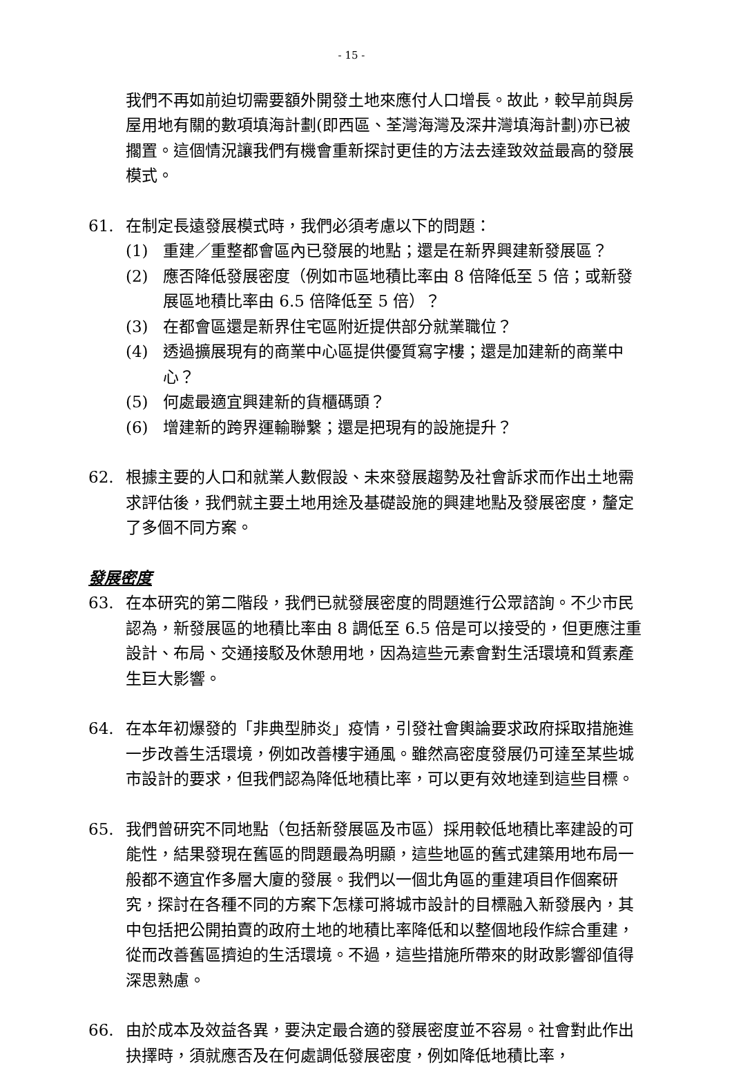- 15 -
我們不再如前迫切需要額外開發土地來應付人口增長。故此，較早前與房屋用地有關的數項填海計劃(即西區、荃灣海灣及深井灣填海計劃)亦已被擱置。這個情況讓我們有機會重新探討更佳的方法去達致效益最高的發展模式。
61. 在制定長遠發展模式時，我們必須考慮以下的問題：
(1) 重建／重整都會區內已發展的地點；還是在新界興建新發展區？
(2) 應否降低發展密度（例如市區地積比率由 8 倍降低至 5 倍；或新發展區地積比率由 6.5 倍降低至 5 倍）？
(3) 在都會區還是新界住宅區附近提供部分就業職位？
(4) 透過擴展現有的商業中心區提供優質寫字樓；還是加建新的商業中心？
(5) 何處最適宜興建新的貨櫃碼頭？
(6) 增建新的跨界運輸聯繫；還是把現有的設施提升？
62. 根據主要的人口和就業人數假設、未來發展趨勢及社會訴求而作出土地需求評估後，我們就主要土地用途及基礎設施的興建地點及發展密度，釐定了多個不同方案。
發展密度
63. 在本研究的第二階段，我們已就發展密度的問題進行公眾諮詢。不少市民認為，新發展區的地積比率由 8 調低至 6.5 倍是可以接受的，但更應注重設計、布局、交通接駁及休憩用地，因為這些元素會對生活環境和質素產生巨大影響。
64. 在本年初爆發的「非典型肺炎」疫情，引發社會輿論要求政府採取措施進一步改善生活環境，例如改善樓宇通風。雖然高密度發展仍可達至某些城市設計的要求，但我們認為降低地積比率，可以更有效地達到這些目標。
65. 我們曾研究不同地點（包括新發展區及市區）採用較低地積比率建設的可能性，結果發現在舊區的問題最為明顯，這些地區的舊式建築用地布局一般都不適宜作多層大廈的發展。我們以一個北角區的重建項目作個案研究，探討在各種不同的方案下怎樣可將城市設計的目標融入新發展內，其中包括把公開拍賣的政府土地的地積比率降低和以整個地段作綜合重建，從而改善舊區擠迫的生活環境。不過，這些措施所帶來的財政影響卻值得深思熟慮。
66. 由於成本及效益各異，要決定最合適的發展密度並不容易。社會對此作出抉擇時，須就應否及在何處調低發展密度，例如降低地積比率，